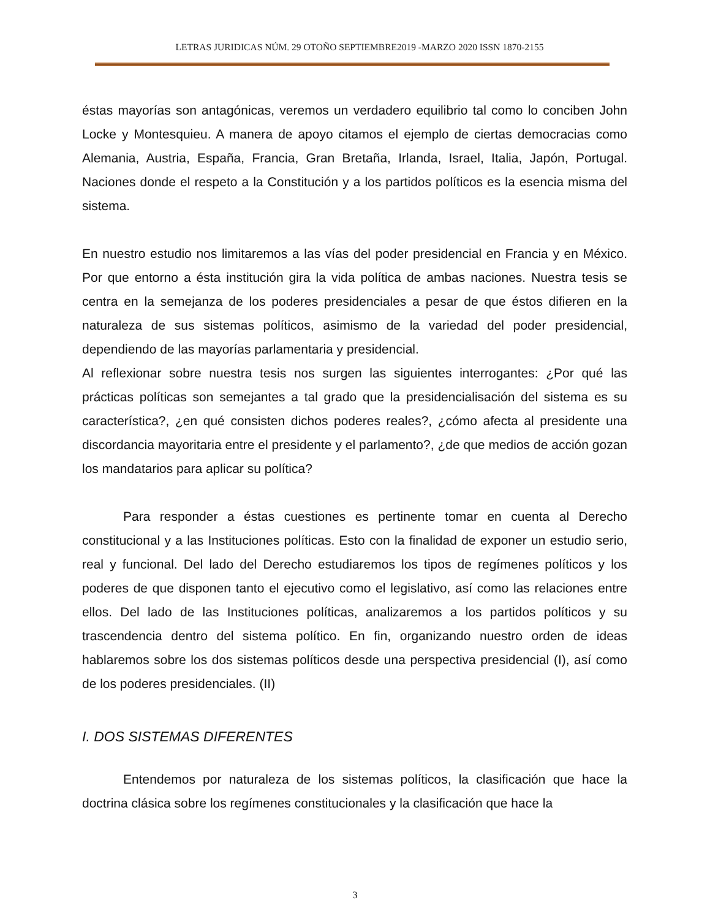LETRAS JURIDICAS NÚM. 29 OTOÑO SEPTIEMBRE2019 -MARZO 2020 ISSN 1870-2155
éstas mayorías son antagónicas, veremos un verdadero equilibrio tal como lo conciben John Locke y Montesquieu. A manera de apoyo citamos el ejemplo de ciertas democracias como Alemania, Austria, España, Francia, Gran Bretaña, Irlanda, Israel, Italia, Japón, Portugal. Naciones donde el respeto a la Constitución y a los partidos políticos es la esencia misma del sistema.
En nuestro estudio nos limitaremos a las vías del poder presidencial en Francia y en México. Por que entorno a ésta institución gira la vida política de ambas naciones. Nuestra tesis se centra en la semejanza de los poderes presidenciales a pesar de que éstos difieren en la naturaleza de sus sistemas políticos, asimismo de la variedad del poder presidencial, dependiendo de las mayorías parlamentaria y presidencial.
Al reflexionar sobre nuestra tesis nos surgen las siguientes interrogantes: ¿Por qué las prácticas políticas son semejantes a tal grado que la presidencialisación del sistema es su característica?, ¿en qué consisten dichos poderes reales?, ¿cómo afecta al presidente una discordancia mayoritaria entre el presidente y el parlamento?, ¿de que medios de acción gozan los mandatarios para aplicar su política?
Para responder a éstas cuestiones es pertinente tomar en cuenta al Derecho constitucional y a las Instituciones políticas. Esto con la finalidad de exponer un estudio serio, real y funcional. Del lado del Derecho estudiaremos los tipos de regímenes políticos y los poderes de que disponen tanto el ejecutivo como el legislativo, así como las relaciones entre ellos. Del lado de las Instituciones políticas, analizaremos a los partidos políticos y su trascendencia dentro del sistema político. En fin, organizando nuestro orden de ideas hablaremos sobre los dos sistemas políticos desde una perspectiva presidencial (I), así como de los poderes presidenciales. (II)
I. DOS SISTEMAS DIFERENTES
Entendemos por naturaleza de los sistemas políticos, la clasificación que hace la doctrina clásica sobre los regímenes constitucionales y la clasificación que hace la
3